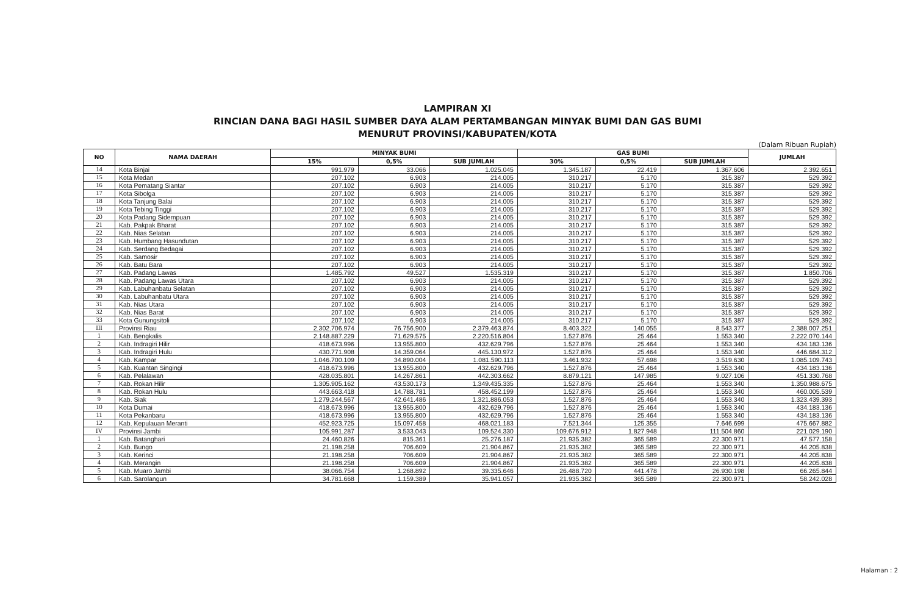LAMPIRAN XI
RINCIAN DANA BAGI HASIL SUMBER DAYA ALAM PERTAMBANGAN MINYAK BUMI DAN GAS BUMI
MENURUT PROVINSI/KABUPATEN/KOTA
(Dalam Ribuan Rupiah)
| NO | NAMA DAERAH | MINYAK BUMI | | | GAS BUMI | | | JUMLAH |
| --- | --- | --- | --- | --- | --- | --- | --- | --- |
| | | 15% | 0,5% | SUB JUMLAH | 30% | 0,5% | SUB JUMLAH | |
| 14 | Kota Binjai | 991.979 | 33.066 | 1.025.045 | 1.345.187 | 22.419 | 1.367.606 | 2.392.651 |
| 15 | Kota Medan | 207.102 | 6.903 | 214.005 | 310.217 | 5.170 | 315.387 | 529.392 |
| 16 | Kota Pematang Siantar | 207.102 | 6.903 | 214.005 | 310.217 | 5.170 | 315.387 | 529.392 |
| 17 | Kota Sibolga | 207.102 | 6.903 | 214.005 | 310.217 | 5.170 | 315.387 | 529.392 |
| 18 | Kota Tanjung Balai | 207.102 | 6.903 | 214.005 | 310.217 | 5.170 | 315.387 | 529.392 |
| 19 | Kota Tebing Tinggi | 207.102 | 6.903 | 214.005 | 310.217 | 5.170 | 315.387 | 529.392 |
| 20 | Kota Padang Sidempuan | 207.102 | 6.903 | 214.005 | 310.217 | 5.170 | 315.387 | 529.392 |
| 21 | Kab. Pakpak Bharat | 207.102 | 6.903 | 214.005 | 310.217 | 5.170 | 315.387 | 529.392 |
| 22 | Kab. Nias Selatan | 207.102 | 6.903 | 214.005 | 310.217 | 5.170 | 315.387 | 529.392 |
| 23 | Kab. Humbang Hasundutan | 207.102 | 6.903 | 214.005 | 310.217 | 5.170 | 315.387 | 529.392 |
| 24 | Kab. Serdang Bedagai | 207.102 | 6.903 | 214.005 | 310.217 | 5.170 | 315.387 | 529.392 |
| 25 | Kab. Samosir | 207.102 | 6.903 | 214.005 | 310.217 | 5.170 | 315.387 | 529.392 |
| 26 | Kab. Batu Bara | 207.102 | 6.903 | 214.005 | 310.217 | 5.170 | 315.387 | 529.392 |
| 27 | Kab. Padang Lawas | 1.485.792 | 49.527 | 1.535.319 | 310.217 | 5.170 | 315.387 | 1.850.706 |
| 28 | Kab. Padang Lawas Utara | 207.102 | 6.903 | 214.005 | 310.217 | 5.170 | 315.387 | 529.392 |
| 29 | Kab. Labuhanbatu Selatan | 207.102 | 6.903 | 214.005 | 310.217 | 5.170 | 315.387 | 529.392 |
| 30 | Kab. Labuhanbatu Utara | 207.102 | 6.903 | 214.005 | 310.217 | 5.170 | 315.387 | 529.392 |
| 31 | Kab. Nias Utara | 207.102 | 6.903 | 214.005 | 310.217 | 5.170 | 315.387 | 529.392 |
| 32 | Kab. Nias Barat | 207.102 | 6.903 | 214.005 | 310.217 | 5.170 | 315.387 | 529.392 |
| 33 | Kota Gunungsitoli | 207.102 | 6.903 | 214.005 | 310.217 | 5.170 | 315.387 | 529.392 |
| III | Provinsi Riau | 2.302.706.974 | 76.756.900 | 2.379.463.874 | 8.403.322 | 140.055 | 8.543.377 | 2.388.007.251 |
| 1 | Kab. Bengkalis | 2.148.887.229 | 71.629.575 | 2.220.516.804 | 1.527.876 | 25.464 | 1.553.340 | 2.222.070.144 |
| 2 | Kab. Indragiri Hilir | 418.673.996 | 13.955.800 | 432.629.796 | 1.527.876 | 25.464 | 1.553.340 | 434.183.136 |
| 3 | Kab. Indragiri Hulu | 430.771.908 | 14.359.064 | 445.130.972 | 1.527.876 | 25.464 | 1.553.340 | 446.684.312 |
| 4 | Kab. Kampar | 1.046.700.109 | 34.890.004 | 1.081.590.113 | 3.461.932 | 57.698 | 3.519.630 | 1.085.109.743 |
| 5 | Kab. Kuantan Singingi | 418.673.996 | 13.955.800 | 432.629.796 | 1.527.876 | 25.464 | 1.553.340 | 434.183.136 |
| 6 | Kab. Pelalawan | 428.035.801 | 14.267.861 | 442.303.662 | 8.879.121 | 147.985 | 9.027.106 | 451.330.768 |
| 7 | Kab. Rokan Hilir | 1.305.905.162 | 43.530.173 | 1.349.435.335 | 1.527.876 | 25.464 | 1.553.340 | 1.350.988.675 |
| 8 | Kab. Rokan Hulu | 443.663.418 | 14.788.781 | 458.452.199 | 1.527.876 | 25.464 | 1.553.340 | 460.005.539 |
| 9 | Kab. Siak | 1.279.244.567 | 42.641.486 | 1.321.886.053 | 1.527.876 | 25.464 | 1.553.340 | 1.323.439.393 |
| 10 | Kota Dumai | 418.673.996 | 13.955.800 | 432.629.796 | 1.527.876 | 25.464 | 1.553.340 | 434.183.136 |
| 11 | Kota Pekanbaru | 418.673.996 | 13.955.800 | 432.629.796 | 1.527.876 | 25.464 | 1.553.340 | 434.183.136 |
| 12 | Kab. Kepulauan Meranti | 452.923.725 | 15.097.458 | 468.021.183 | 7.521.344 | 125.355 | 7.646.699 | 475.667.882 |
| IV | Provinsi Jambi | 105.991.287 | 3.533.043 | 109.524.330 | 109.676.912 | 1.827.948 | 111.504.860 | 221.029.190 |
| 1 | Kab. Batanghari | 24.460.826 | 815.361 | 25.276.187 | 21.935.382 | 365.589 | 22.300.971 | 47.577.158 |
| 2 | Kab. Bungo | 21.198.258 | 706.609 | 21.904.867 | 21.935.382 | 365.589 | 22.300.971 | 44.205.838 |
| 3 | Kab. Kerinci | 21.198.258 | 706.609 | 21.904.867 | 21.935.382 | 365.589 | 22.300.971 | 44.205.838 |
| 4 | Kab. Merangin | 21.198.258 | 706.609 | 21.904.867 | 21.935.382 | 365.589 | 22.300.971 | 44.205.838 |
| 5 | Kab. Muaro Jambi | 38.066.754 | 1.268.892 | 39.335.646 | 26.488.720 | 441.478 | 26.930.198 | 66.265.844 |
| 6 | Kab. Sarolangun | 34.781.668 | 1.159.389 | 35.941.057 | 21.935.382 | 365.589 | 22.300.971 | 58.242.028 |
Halaman : 2